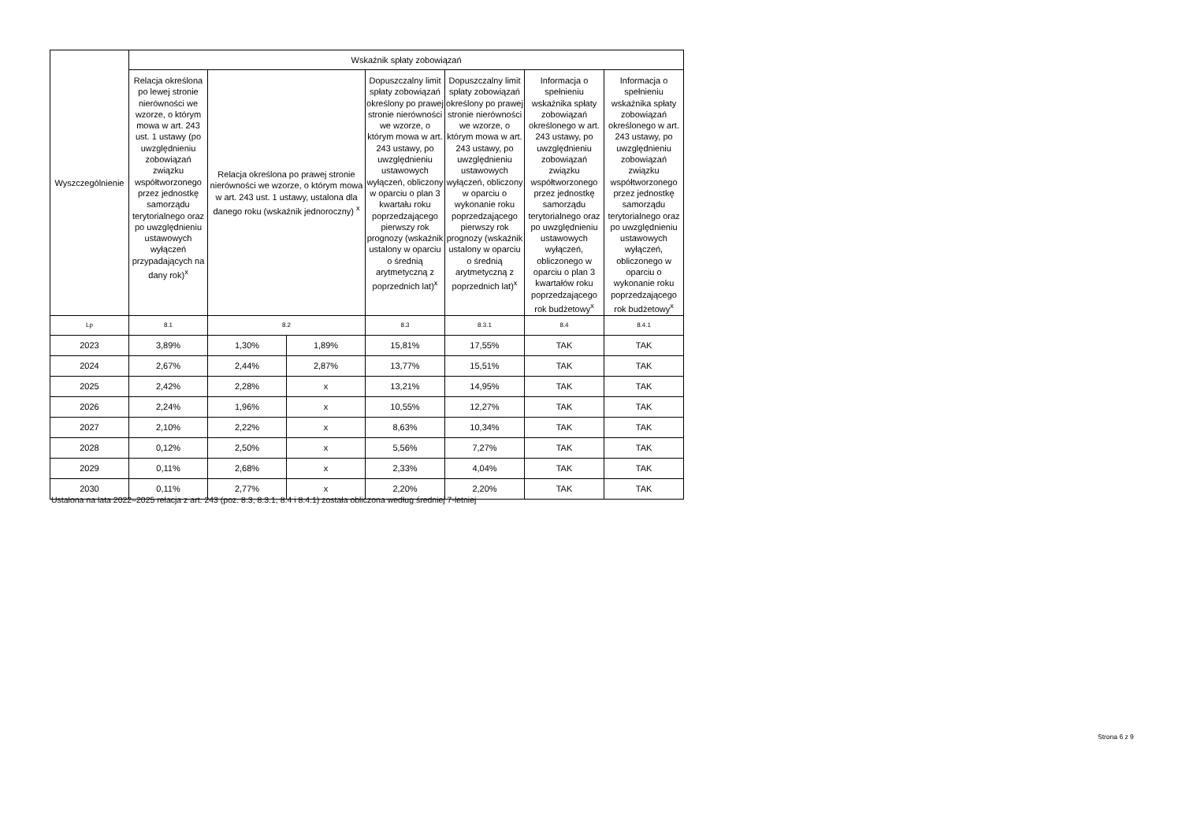| Wyszczególnienie | Wskaźnik spłaty zobowiązań | | | | | | |
| --- | --- | --- | --- | --- | --- | --- | --- |
| | Relacja określona po lewej stronie nierówności we wzorze, o którym mowa w art. 243 ust. 1 ustawy (po uwzględnieniu zobowiązań związku współtworzonego przez jednostkę samorządu terytorialnego oraz po uwzględnieniu ustawowych wyłączeń przypadających na dany rok)<sup>x</sup> | Relacja określona po prawej stronie nierówności we wzorze, o którym mowa w art. 243 ust. 1 ustawy, ustalona dla danego roku (wskaźnik jednoroczny) <sup>x</sup> | | Dopuszczalny limit spłaty zobowiązań określony po prawej stronie nierówności we wzorze, o którym mowa w art. 243 ustawy, po uwzględnieniu ustawowych wyłączeń, obliczony w oparciu o plan 3 kwartału roku poprzedzającego pierwszy rok prognozy (wskaźnik ustalony w oparciu o średnią arytmetyczną z poprzednich lat)<sup>x</sup> | Dopuszczalny limit spłaty zobowiązań określony po prawej stronie nierówności we wzorze, o którym mowa w art. 243 ustawy, po uwzględnieniu ustawowych wyłączeń, obliczony w oparciu o wykonanie roku poprzedzającego pierwszy rok prognozy (wskaźnik ustalony w oparciu o średnią arytmetyczną z poprzednich lat)<sup>x</sup> | Informacja o spełnieniu wskaźnika spłaty zobowiązań określonego w art. 243 ustawy, po uwzględnieniu zobowiązań związku współtworzonego przez jednostkę samorządu terytorialnego oraz po uwzględnieniu ustawowych wyłączeń, obliczonego w oparciu o plan 3 kwartałów roku poprzedzającego rok budżetowy<sup>x</sup> | Informacja o spełnieniu wskaźnika spłaty zobowiązań określonego w art. 243 ustawy, po uwzględnieniu zobowiązań związku współtworzonego przez jednostkę samorządu terytorialnego oraz po uwzględnieniu ustawowych wyłączeń, obliczonego w oparciu o wykonanie roku poprzedzającego rok budżetowy<sup>x</sup> |
| Lp | 8.1 | 8.2 | | 8.3 | 8.3.1 | 8.4 | 8.4.1 |
| 2023 | 3,89% | 1,30% | 1,89% | 15,81% | 17,55% | TAK | TAK |
| 2024 | 2,67% | 2,44% | 2,87% | 13,77% | 15,51% | TAK | TAK |
| 2025 | 2,42% | 2,28% | x | 13,21% | 14,95% | TAK | TAK |
| 2026 | 2,24% | 1,96% | x | 10,55% | 12,27% | TAK | TAK |
| 2027 | 2,10% | 2,22% | x | 8,63% | 10,34% | TAK | TAK |
| 2028 | 0,12% | 2,50% | x | 5,56% | 7,27% | TAK | TAK |
| 2029 | 0,11% | 2,68% | x | 2,33% | 4,04% | TAK | TAK |
| 2030 | 0,11% | 2,77% | x | 2,20% | 2,20% | TAK | TAK |
Ustalona na lata 2022–2025 relacja z art. 243 (poz. 8.3, 8.3.1, 8.4 i 8.4.1) została obliczona według średniej 7-letniej
Strona 6 z 9